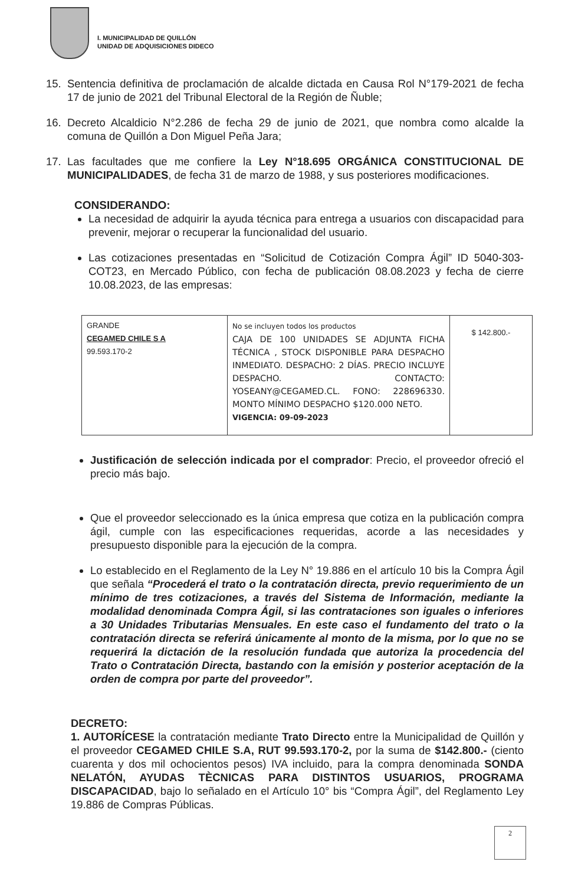I. MUNICIPALIDAD DE QUILLÓN
UNIDAD DE ADQUISICIONES DIDECO
15. Sentencia definitiva de proclamación de alcalde dictada en Causa Rol N°179-2021 de fecha 17 de junio de 2021 del Tribunal Electoral de la Región de Ñuble;
16. Decreto Alcaldicio N°2.286 de fecha 29 de junio de 2021, que nombra como alcalde la comuna de Quillón a Don Miguel Peña Jara;
17. Las facultades que me confiere la Ley N°18.695 ORGÁNICA CONSTITUCIONAL DE MUNICIPALIDADES, de fecha 31 de marzo de 1988, y sus posteriores modificaciones.
CONSIDERANDO:
La necesidad de adquirir la ayuda técnica para entrega a usuarios con discapacidad para prevenir, mejorar o recuperar la funcionalidad del usuario.
Las cotizaciones presentadas en “Solicitud de Cotización Compra Ágil” ID 5040-303-COT23, en Mercado Público, con fecha de publicación 08.08.2023 y fecha de cierre 10.08.2023, de las empresas:
| GRANDE CEGAMED CHILE S A 99.593.170-2 | No se incluyen todos los productos CAJA DE 100 UNIDADES SE ADJUNTA FICHA TÉCNICA , STOCK DISPONIBLE PARA DESPACHO INMEDIATO. DESPACHO: 2 DÍAS. PRECIO INCLUYE DESPACHO. CONTACTO: YOSEANY@CEGAMED.CL. FONO: 228696330. MONTO MÍNIMO DESPACHO $120.000 NETO. VIGENCIA: 09-09-2023 | $ 142.800.- |
Justificación de selección indicada por el comprador: Precio, el proveedor ofreció el precio más bajo.
Que el proveedor seleccionado es la única empresa que cotiza en la publicación compra ágil, cumple con las especificaciones requeridas, acorde a las necesidades y presupuesto disponible para la ejecución de la compra.
Lo establecido en el Reglamento de la Ley N° 19.886 en el artículo 10 bis la Compra Ágil que señala “Procederá el trato o la contratación directa, previo requerimiento de un mínimo de tres cotizaciones, a través del Sistema de Información, mediante la modalidad denominada Compra Ágil, si las contrataciones son iguales o inferiores a 30 Unidades Tributarias Mensuales. En este caso el fundamento del trato o la contratación directa se referirá únicamente al monto de la misma, por lo que no se requerirá la dictación de la resolución fundada que autoriza la procedencia del Trato o Contratación Directa, bastando con la emisión y posterior aceptación de la orden de compra por parte del proveedor”.
DECRETO:
1. AUTORÍCESE la contratación mediante Trato Directo entre la Municipalidad de Quillón y el proveedor CEGAMED CHILE S.A, RUT 99.593.170-2, por la suma de $142.800.- (ciento cuarenta y dos mil ochocientos pesos) IVA incluido, para la compra denominada SONDA NELATÓN, AYUDAS TÈCNICAS PARA DISTINTOS USUARIOS, PROGRAMA DISCAPACIDAD, bajo lo señalado en el Artículo 10° bis “Compra Ágil”, del Reglamento Ley 19.886 de Compras Públicas.
2